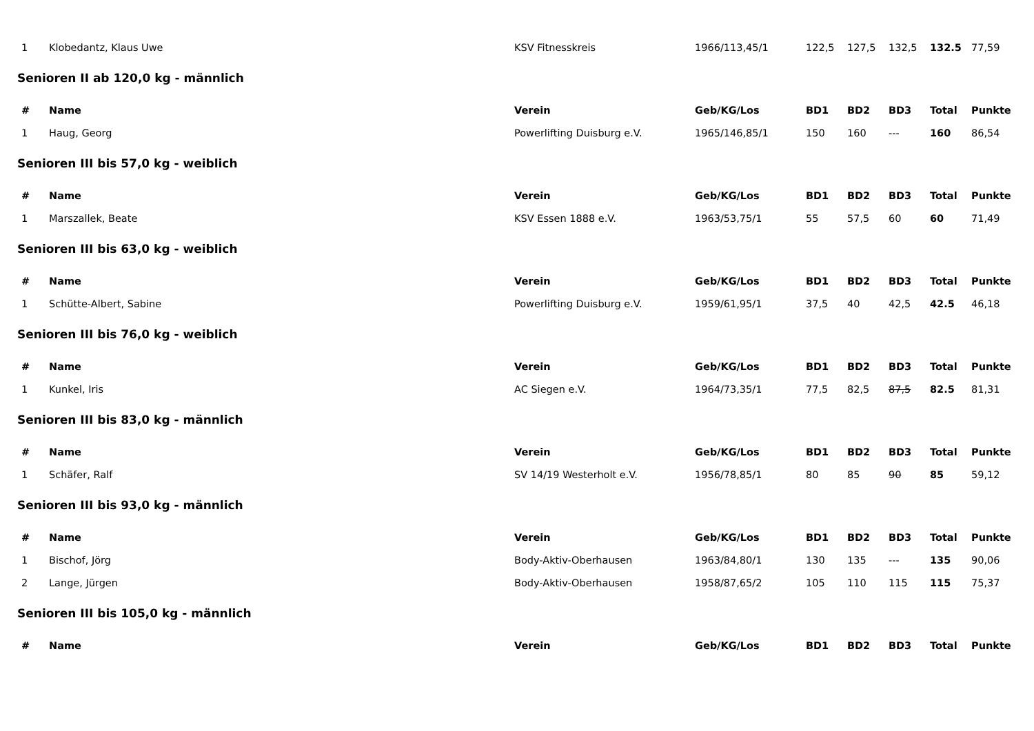| 1 | Klobedantz, Klaus Uwe | KSV Fitnesskreis | 1966/113,45/1 | 122,5 | 127,5 | 132,5 | 132.5 | 77,59 |
Senioren II ab 120,0 kg - männlich
| # | Name | Verein | Geb/KG/Los | BD1 | BD2 | BD3 | Total | Punkte |
| --- | --- | --- | --- | --- | --- | --- | --- | --- |
| 1 | Haug, Georg | Powerlifting Duisburg e.V. | 1965/146,85/1 | 150 | 160 | --- | 160 | 86,54 |
Senioren III bis 57,0 kg - weiblich
| # | Name | Verein | Geb/KG/Los | BD1 | BD2 | BD3 | Total | Punkte |
| --- | --- | --- | --- | --- | --- | --- | --- | --- |
| 1 | Marszallek, Beate | KSV Essen 1888 e.V. | 1963/53,75/1 | 55 | 57,5 | 60 | 60 | 71,49 |
Senioren III bis 63,0 kg - weiblich
| # | Name | Verein | Geb/KG/Los | BD1 | BD2 | BD3 | Total | Punkte |
| --- | --- | --- | --- | --- | --- | --- | --- | --- |
| 1 | Schütte-Albert, Sabine | Powerlifting Duisburg e.V. | 1959/61,95/1 | 37,5 | 40 | 42,5 | 42.5 | 46,18 |
Senioren III bis 76,0 kg - weiblich
| # | Name | Verein | Geb/KG/Los | BD1 | BD2 | BD3 | Total | Punkte |
| --- | --- | --- | --- | --- | --- | --- | --- | --- |
| 1 | Kunkel, Iris | AC Siegen e.V. | 1964/73,35/1 | 77,5 | 82,5 | 87,5 | 82.5 | 81,31 |
Senioren III bis 83,0 kg - männlich
| # | Name | Verein | Geb/KG/Los | BD1 | BD2 | BD3 | Total | Punkte |
| --- | --- | --- | --- | --- | --- | --- | --- | --- |
| 1 | Schäfer, Ralf | SV 14/19 Westerholt e.V. | 1956/78,85/1 | 80 | 85 | 90 | 85 | 59,12 |
Senioren III bis 93,0 kg - männlich
| # | Name | Verein | Geb/KG/Los | BD1 | BD2 | BD3 | Total | Punkte |
| --- | --- | --- | --- | --- | --- | --- | --- | --- |
| 1 | Bischof, Jörg | Body-Aktiv-Oberhausen | 1963/84,80/1 | 130 | 135 | --- | 135 | 90,06 |
| 2 | Lange, Jürgen | Body-Aktiv-Oberhausen | 1958/87,65/2 | 105 | 110 | 115 | 115 | 75,37 |
Senioren III bis 105,0 kg - männlich
| # | Name | Verein | Geb/KG/Los | BD1 | BD2 | BD3 | Total | Punkte |
| --- | --- | --- | --- | --- | --- | --- | --- | --- |